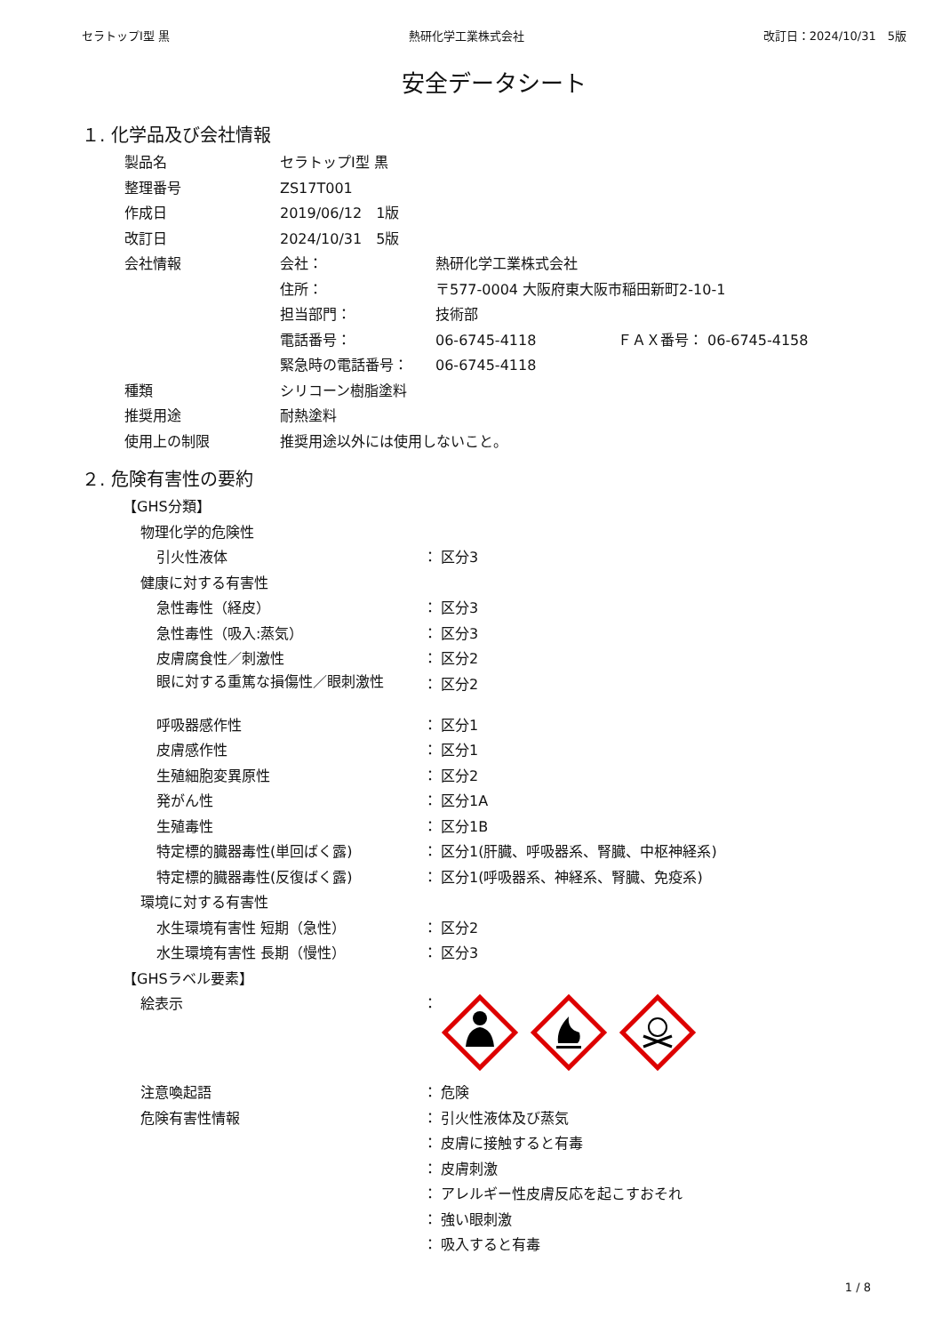セラトップⅠ型 黒 熱研化学工業株式会社 改訂日：2024/10/31　5版
安全データシート
１. 化学品及び会社情報
| 製品名 | セラトップⅠ型 黒 | | |
| 整理番号 | ZS17T001 | | |
| 作成日 | 2019/06/12 1版 | | |
| 改訂日 | 2024/10/31 5版 | | |
| 会社情報 | 会社： | 熱研化学工業株式会社 | |
| | 住所： | 〒577-0004 大阪府東大阪市稲田新町2-10-1 | |
| | 担当部門： | 技術部 | |
| | 電話番号： | 06-6745-4118 | ＦＡＸ番号： 06-6745-4158 |
| | 緊急時の電話番号： | 06-6745-4118 | |
| 種類 | シリコーン樹脂塗料 | | |
| 推奨用途 | 耐熱塗料 | | |
| 使用上の制限 | 推奨用途以外には使用しないこと。 | | |
２. 危険有害性の要約
| 【GHS分類】 | | |
| 物理化学的危険性 | | |
| 引火性液体 | ： | 区分3 |
| 健康に対する有害性 | | |
| 急性毒性（経皮） | ： | 区分3 |
| 急性毒性（吸入:蒸気） | ： | 区分3 |
| 皮膚腐食性／刺激性 | ： | 区分2 |
| 眼に対する重篤な損傷性／眼刺激性 | ： | 区分2 |
| 呼吸器感作性 | ： | 区分1 |
| 皮膚感作性 | ： | 区分1 |
| 生殖細胞変異原性 | ： | 区分2 |
| 発がん性 | ： | 区分1A |
| 生殖毒性 | ： | 区分1B |
| 特定標的臓器毒性(単回ばく露) | ： | 区分1(肝臓、呼吸器系、腎臓、中枢神経系) |
| 特定標的臓器毒性(反復ばく露) | ： | 区分1(呼吸器系、神経系、腎臓、免疫系) |
| 環境に対する有害性 | | |
| 水生環境有害性 短期（急性） | ： | 区分2 |
| 水生環境有害性 長期（慢性） | ： | 区分3 |
| 【GHSラベル要素】 | | |
| 絵表示 | ： | |
| 注意喚起語 | ： | 危険 |
| 危険有害性情報 | ： | 引火性液体及び蒸気 |
| | ： | 皮膚に接触すると有毒 |
| | ： | 皮膚刺激 |
| | ： | アレルギー性皮膚反応を起こすおそれ |
| | ： | 強い眼刺激 |
| | ： | 吸入すると有毒 |
1 / 8